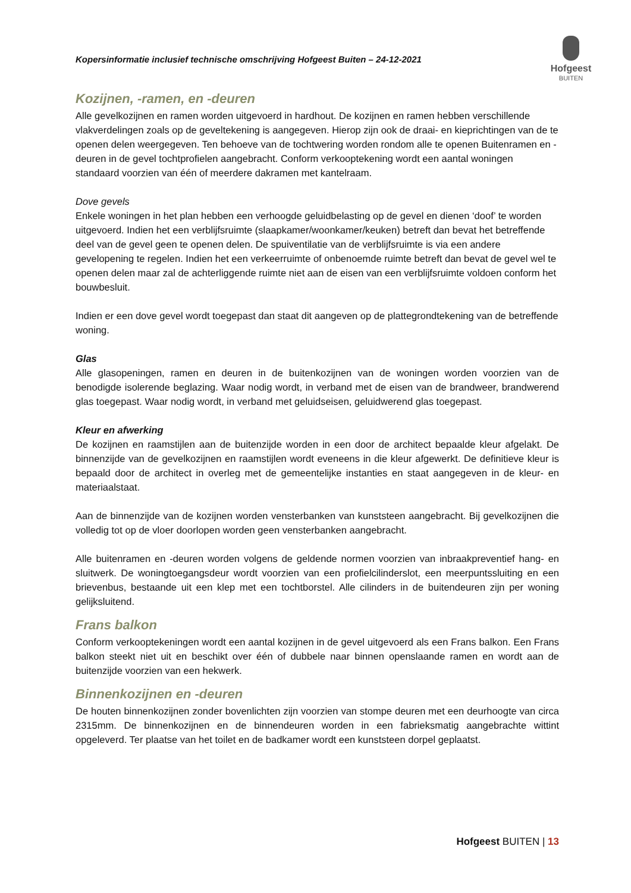Kopersinformatie inclusief technische omschrijving Hofgeest Buiten – 24-12-2021
Hofgeest
BUITEN
Kozijnen, -ramen, en -deuren
Alle gevelkozijnen en ramen worden uitgevoerd in hardhout. De kozijnen en ramen hebben verschillende vlakverdelingen zoals op de geveltekening is aangegeven. Hierop zijn ook de draai- en kieprichtingen van de te openen delen weergegeven. Ten behoeve van de tochtwering worden rondom alle te openen Buitenramen en -deuren in de gevel tochtprofielen aangebracht. Conform verkooptekening wordt een aantal woningen standaard voorzien van één of meerdere dakramen met kantelraam.
Dove gevels
Enkele woningen in het plan hebben een verhoogde geluidbelasting op de gevel en dienen ‘doof’ te worden uitgevoerd. Indien het een verblijfsruimte (slaapkamer/woonkamer/keuken) betreft dan bevat het betreffende deel van de gevel geen te openen delen. De spuiventilatie van de verblijfsruimte is via een andere gevelopening te regelen. Indien het een verkeerruimte of onbenoemde ruimte betreft dan bevat de gevel wel te openen delen maar zal de achterliggende ruimte niet aan de eisen van een verblijfsruimte voldoen conform het bouwbesluit.
Indien er een dove gevel wordt toegepast dan staat dit aangeven op de plattegrondtekening van de betreffende woning.
Glas
Alle glasopeningen, ramen en deuren in de buitenkozijnen van de woningen worden voorzien van de benodigde isolerende beglazing. Waar nodig wordt, in verband met de eisen van de brandweer, brandwerend glas toegepast. Waar nodig wordt, in verband met geluidseisen, geluidwerend glas toegepast.
Kleur en afwerking
De kozijnen en raamstijlen aan de buitenzijde worden in een door de architect bepaalde kleur afgelakt. De binnenzijde van de gevelkozijnen en raamstijlen wordt eveneens in die kleur afgewerkt. De definitieve kleur is bepaald door de architect in overleg met de gemeentelijke instanties en staat aangegeven in de kleur- en materiaalstaat.
Aan de binnenzijde van de kozijnen worden vensterbanken van kunststeen aangebracht. Bij gevelkozijnen die volledig tot op de vloer doorlopen worden geen vensterbanken aangebracht.
Alle buitenramen en -deuren worden volgens de geldende normen voorzien van inbraakpreventief hang- en sluitwerk. De woningtoegangsdeur wordt voorzien van een profielcilinderslot, een meerpuntssluiting en een brievenbus, bestaande uit een klep met een tochtborstel. Alle cilinders in de buitendeuren zijn per woning gelijksluitend.
Frans balkon
Conform verkooptekeningen wordt een aantal kozijnen in de gevel uitgevoerd als een Frans balkon. Een Frans balkon steekt niet uit en beschikt over één of dubbele naar binnen openslaande ramen en wordt aan de buitenzijde voorzien van een hekwerk.
Binnenkozijnen en -deuren
De houten binnenkozijnen zonder bovenlichten zijn voorzien van stompe deuren met een deurhoogte van circa 2315mm. De binnenkozijnen en de binnendeuren worden in een fabrieksmatig aangebrachte wittint opgeleverd. Ter plaatse van het toilet en de badkamer wordt een kunststeen dorpel geplaatst.
Hofgeest BUITEN | 13